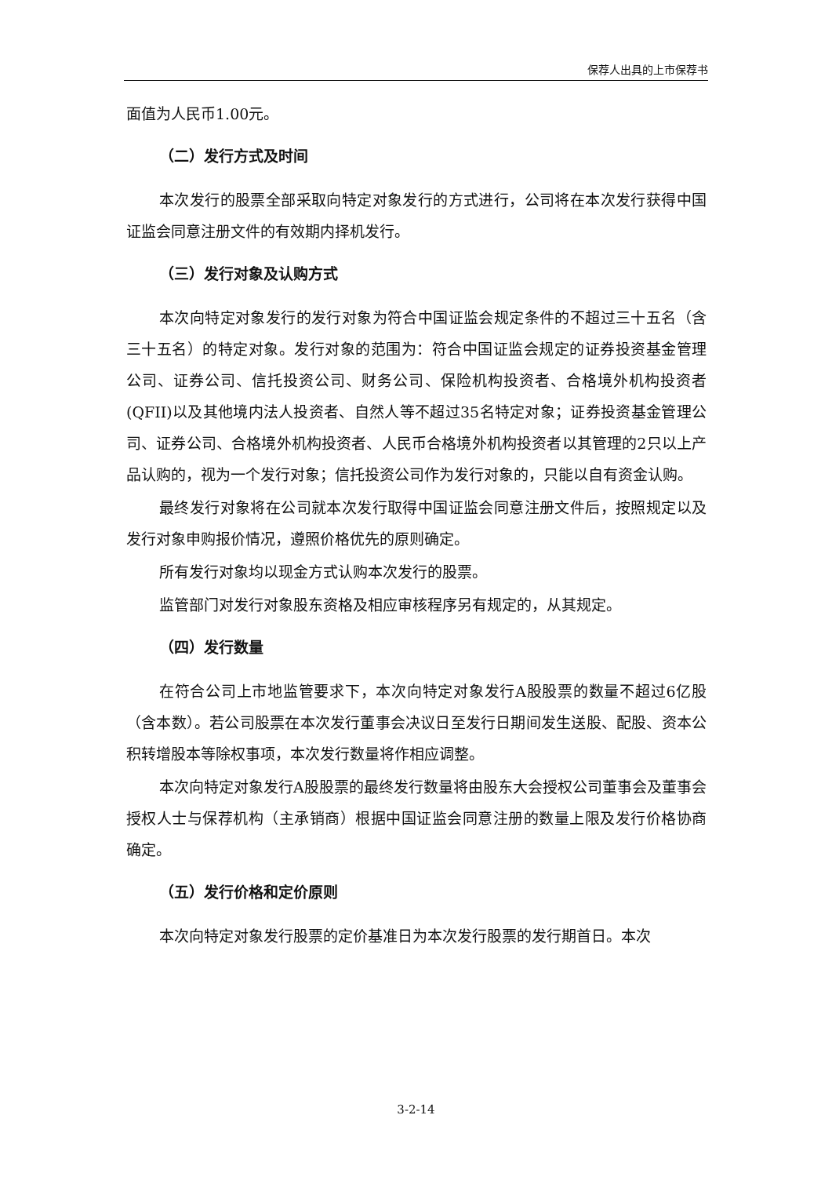保荐人出具的上市保荐书
面值为人民币1.00元。
（二）发行方式及时间
本次发行的股票全部采取向特定对象发行的方式进行，公司将在本次发行获得中国证监会同意注册文件的有效期内择机发行。
（三）发行对象及认购方式
本次向特定对象发行的发行对象为符合中国证监会规定条件的不超过三十五名（含三十五名）的特定对象。发行对象的范围为：符合中国证监会规定的证券投资基金管理公司、证券公司、信托投资公司、财务公司、保险机构投资者、合格境外机构投资者(QFII)以及其他境内法人投资者、自然人等不超过35名特定对象；证券投资基金管理公司、证券公司、合格境外机构投资者、人民币合格境外机构投资者以其管理的2只以上产品认购的，视为一个发行对象；信托投资公司作为发行对象的，只能以自有资金认购。
最终发行对象将在公司就本次发行取得中国证监会同意注册文件后，按照规定以及发行对象申购报价情况，遵照价格优先的原则确定。
所有发行对象均以现金方式认购本次发行的股票。
监管部门对发行对象股东资格及相应审核程序另有规定的，从其规定。
（四）发行数量
在符合公司上市地监管要求下，本次向特定对象发行A股股票的数量不超过6亿股（含本数）。若公司股票在本次发行董事会决议日至发行日期间发生送股、配股、资本公积转增股本等除权事项，本次发行数量将作相应调整。
本次向特定对象发行A股股票的最终发行数量将由股东大会授权公司董事会及董事会授权人士与保荐机构（主承销商）根据中国证监会同意注册的数量上限及发行价格协商确定。
（五）发行价格和定价原则
本次向特定对象发行股票的定价基准日为本次发行股票的发行期首日。本次
3-2-14